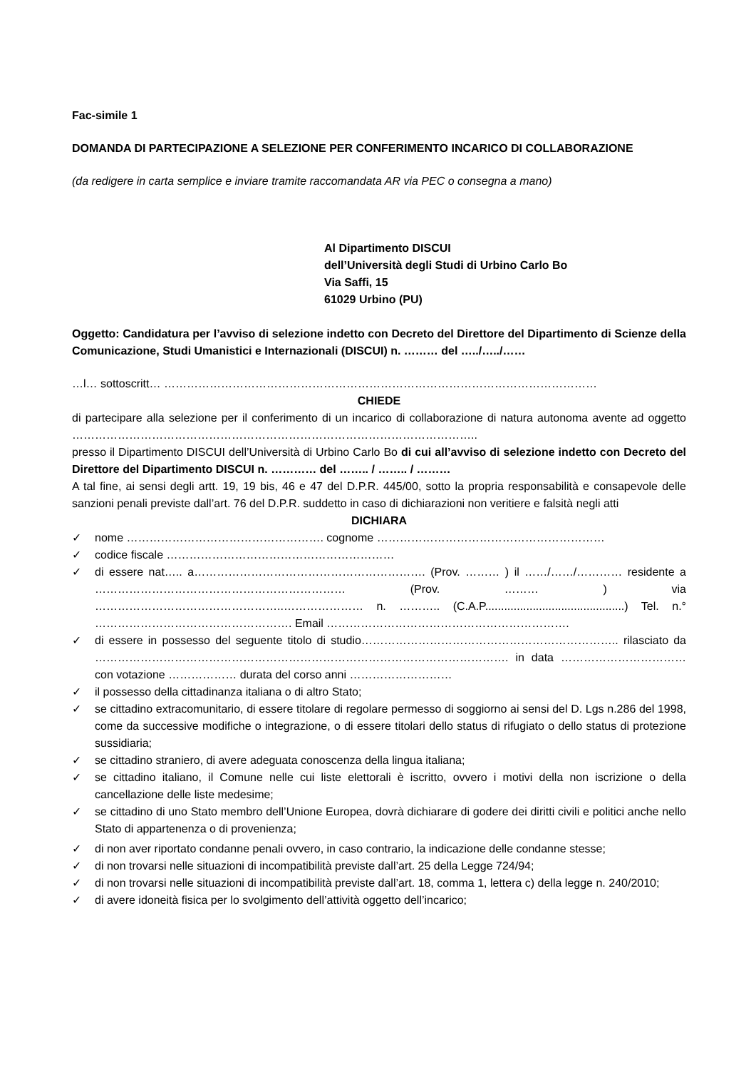Fac-simile 1
DOMANDA DI PARTECIPAZIONE A SELEZIONE PER CONFERIMENTO INCARICO DI COLLABORAZIONE
(da redigere in carta semplice e inviare tramite raccomandata AR via PEC o consegna a mano)
Al Dipartimento DISCUI
dell’Università degli Studi di Urbino Carlo Bo
Via Saffi, 15
61029 Urbino (PU)
Oggetto: Candidatura per l’avviso di selezione indetto con Decreto del Direttore del Dipartimento di Scienze della Comunicazione, Studi Umanistici e Internazionali (DISCUI) n. ……… del …../…../……
…l… sottoscritt… ……………………………………………………………………………………………………
CHIEDE
di partecipare alla selezione per il conferimento di un incarico di collaborazione di natura autonoma avente ad oggetto ……………………………………………………………………………………………..
presso il Dipartimento DISCUI dell’Università di Urbino Carlo Bo di cui all’avviso di selezione indetto con Decreto del Direttore del Dipartimento DISCUI n. ………… del …….. / …….. / ………
A tal fine, ai sensi degli artt. 19, 19 bis, 46 e 47 del D.P.R. 445/00, sotto la propria responsabilità e consapevole delle sanzioni penali previste dall’art. 76 del D.P.R. suddetto in caso di dichiarazioni non veritiere e falsità negli atti
DICHIARA
✓ nome ……………………………………………. cognome ……………………………………………………
✓ codice fiscale ……………………………………………………
✓ di essere nat….. a……………………………………………………. (Prov. ……… ) il ……/……/………… residente a ………………………………………………………… (Prov. ……… ) via …………………………………………..………………… n. ……….. (C.A.P............................................) Tel. n.° ……………………………………………. Email ……………………………………………………….
✓ di essere in possesso del seguente titolo di studio………………………………………………………….. rilasciato da ………………………………………………………………………………………………. in data …………………………… con votazione ……………… durata del corso anni ………………………
✓ il possesso della cittadinanza italiana o di altro Stato;
✓ se cittadino extracomunitario, di essere titolare di regolare permesso di soggiorno ai sensi del D. Lgs n.286 del 1998, come da successive modifiche o integrazione, o di essere titolari dello status di rifugiato o dello status di protezione sussidiaria;
✓ se cittadino straniero, di avere adeguata conoscenza della lingua italiana;
✓ se cittadino italiano, il Comune nelle cui liste elettorali è iscritto, ovvero i motivi della non iscrizione o della cancellazione delle liste medesime;
✓ se cittadino di uno Stato membro dell’Unione Europea, dovrà dichiarare di godere dei diritti civili e politici anche nello Stato di appartenenza o di provenienza;
✓ di non aver riportato condanne penali ovvero, in caso contrario, la indicazione delle condanne stesse;
✓ di non trovarsi nelle situazioni di incompatibilità previste dall’art. 25 della Legge 724/94;
✓ di non trovarsi nelle situazioni di incompatibilità previste dall’art. 18, comma 1, lettera c) della legge n. 240/2010;
✓ di avere idoneità fisica per lo svolgimento dell’attività oggetto dell’incarico;